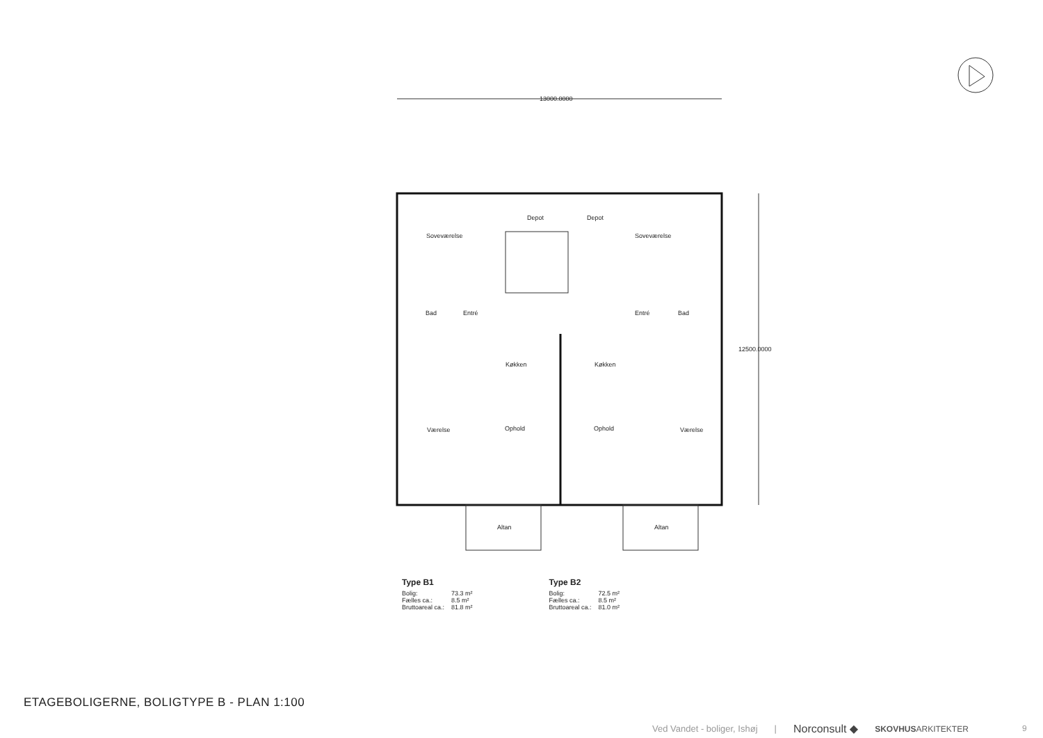13000.0000
12500.0000
Depot Depot
Soveværelse Soveværelse
Bad Entré Entré Bad
Køkken Køkken
Ophold Ophold
Værelse Værelse
Altan Altan
Type B1
| Bolig: | 73.3 m² |
| Fælles ca.: | 8.5 m² |
| Bruttoareal ca.: | 81.8 m² |
Type B2
| Bolig: | 72.5 m² |
| Fælles ca.: | 8.5 m² |
| Bruttoareal ca.: | 81.0 m² |
ETAGEBOLIGERNE, BOLIGTYPE B - PLAN 1:100
Ved Vandet - boliger, Ishøj | Norconsult ◆ SKOVHUSARKITEKTER
9